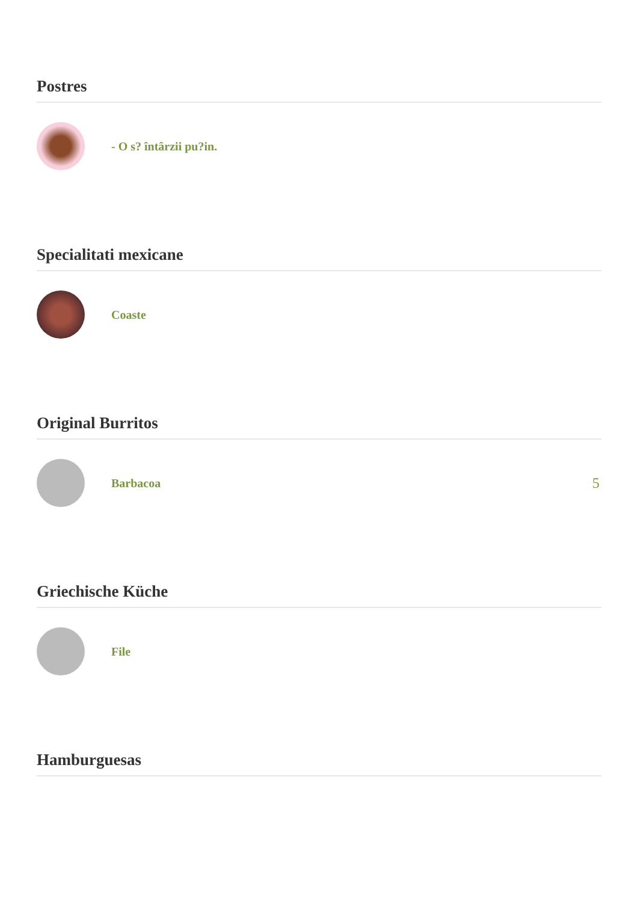Postres
- O s? întârzii pu?in.
Specialitati mexicane
Coaste
Original Burritos
Barbacoa
5
Griechische Küche
File
Hamburguesas